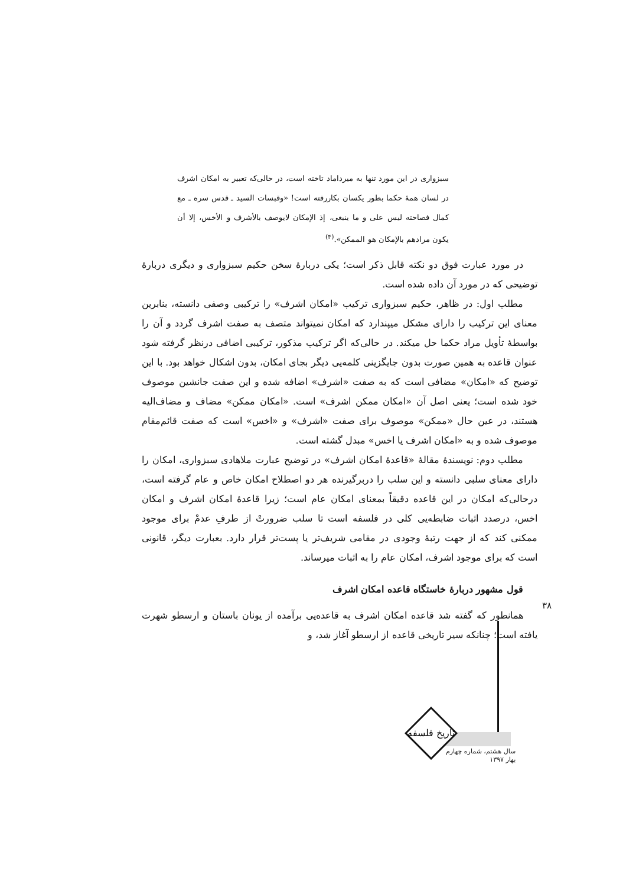سبزواری در این مورد تنها به میرداماد تاخته است، در حالی‌که تعبیر به امکان اشرف در لسان همهٔ حکما بطور یکسان بکاررفته است! «وقبسات السید ـ قدس سره ـ مع کمال فصاحته لیس علی و ما ینبغی، إذ الإمکان لایوصف بالأشرف و الأخس، إلا أن یکون مرادهم بالإمکان هو الممکن».<sup>(۴)</sup>
در مورد عبارت فوق دو نکته قابل ذکر است؛ یکی دربارهٔ سخن حکیم سبزواری و دیگری دربارهٔ توضیحی که در مورد آن داده شده است.
مطلب اول: در ظاهر، حکیم سبزواری ترکیب «امکان اشرف» را ترکیبی وصفی دانسته، بنابرین معنای این ترکیب را دارای مشکل میپندارد که امکان نمیتواند متصف به صفت اشرف گردد و آن را بواسطهٔ تأویل مراد حکما حل میکند. در حالی‌که اگر ترکیب مذکور، ترکیبی اضافی درنظر گرفته شود عنوان قاعده به همین صورت بدون جایگزینی کلمه‌یی دیگر بجای امکان، بدون اشکال خواهد بود. با این توضیح که «امکان» مضافی است که به صفت «اشرف» اضافه شده و این صفت جانشین موصوف خود شده است؛ یعنی اصل آن «امکان ممکن اشرف» است. «امکان ممکن» مضاف و مضاف‌الیه هستند، در عین حال «ممکن» موصوف برای صفت «اشرف» و «اخس» است که صفت قائم‌مقام موصوف شده و به «امکان اشرف یا اخس» مبدل گشته است.
مطلب دوم: نویسندهٔ مقالهٔ «قاعدهٔ امکان اشرف» در توضیح عبارت ملاهادی سبزواری، امکان را دارای معنای سلبی دانسته و این سلب را دربرگیرنده هر دو اصطلاح امکان خاص و عام گرفته است، درحالی‌که امکان در این قاعده دقیقاً بمعنای امکان عام است؛ زیرا قاعدهٔ امکان اشرف و امکان اخس، درصدد اثبات ضابطه‌یی کلی در فلسفه است تا سلب ضرورتْ از طرفِ عدمْ برای موجود ممکنی کند که از جهت رتبهٔ وجودی در مقامی شریف‌تر یا پست‌تر قرار دارد. بعبارت دیگر، قانونی است که برای موجود اشرف، امکان عام را به اثبات میرساند.
قول مشهور دربارهٔ خاستگاه قاعده امکان اشرف
همانطور که گفته شد قاعده امکان اشرف به قاعده‌یی برآمده از یونان باستان و ارسطو شهرت یافته است؛ چنانکه سیر تاریخی قاعده از ارسطو آغاز شد، و
۳۸
تاریخ فلسفه
سال هشتم، شماره چهارم
بهار ۱۳۹۷